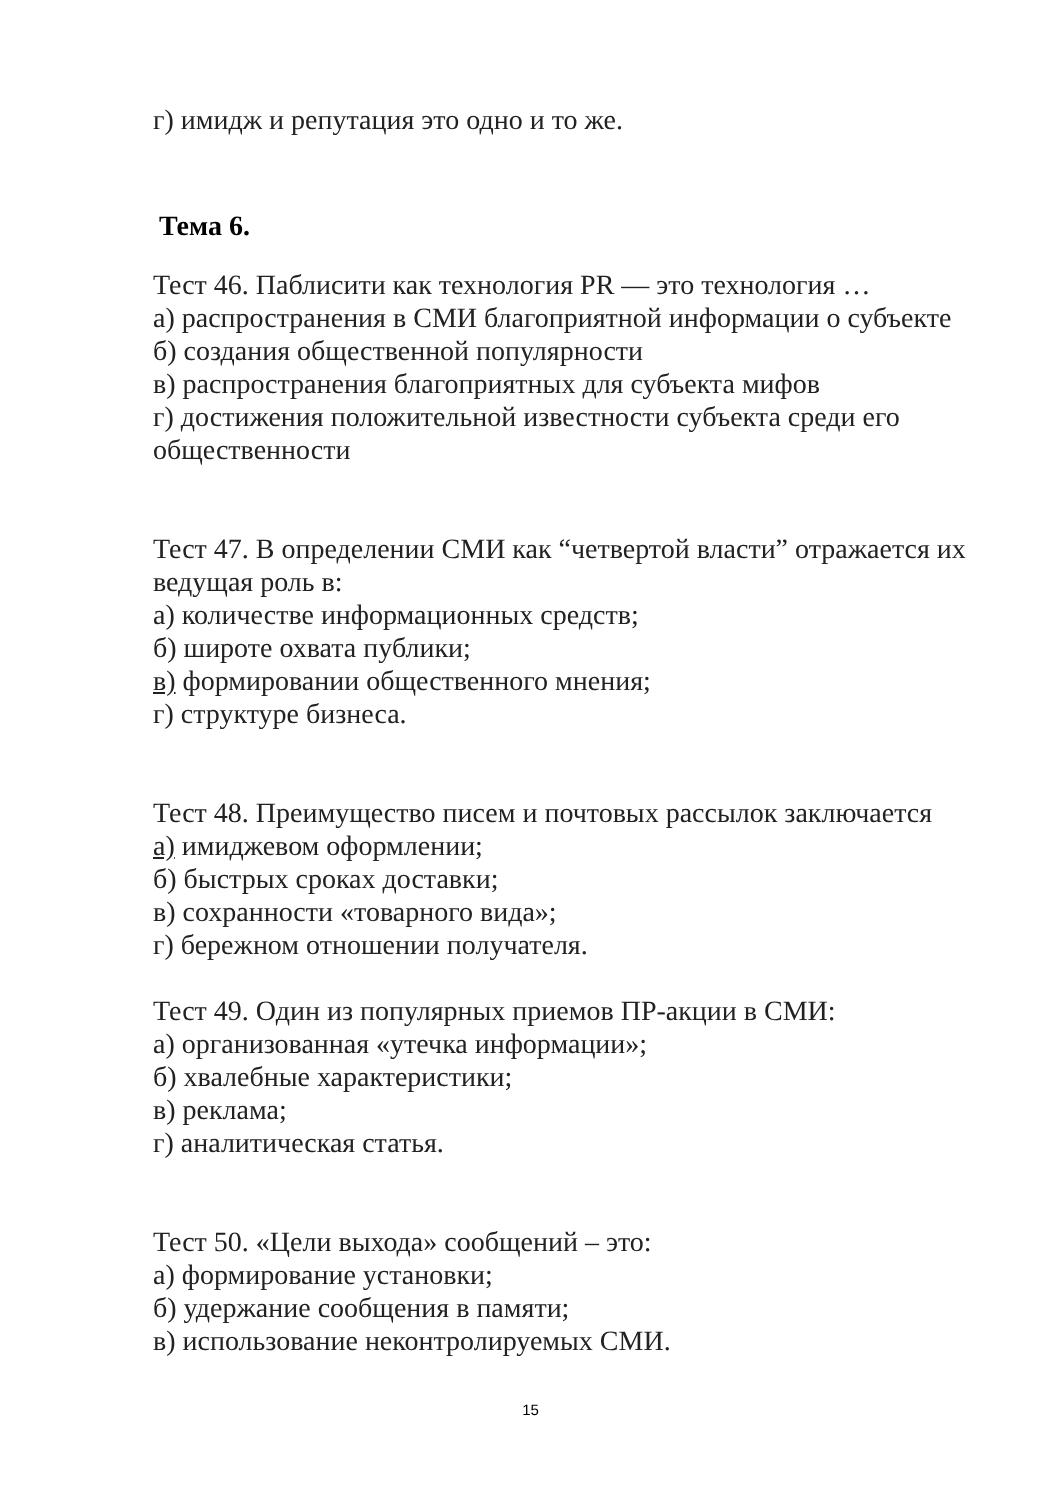г) имидж и репутация это одно и то же.
Тема 6.
Тест 46. Паблисити как технология PR — это технология …
а) распространения в СМИ благоприятной информации о субъекте
б) создания общественной популярности
в) распространения благоприятных для субъекта мифов
г) достижения положительной известности субъекта среди его общественности
Тест 47. В определении СМИ как “четвертой власти” отражается их ведущая роль в:
а) количестве информационных средств;
б) широте охвата публики;
в) формировании общественного мнения;
г) структуре бизнеса.
Тест 48. Преимущество писем и почтовых рассылок заключается
а) имиджевом оформлении;
б) быстрых сроках доставки;
в) сохранности «товарного вида»;
г) бережном отношении получателя.
Тест 49. Один из популярных приемов ПР-акции в СМИ:
а) организованная «утечка информации»;
б) хвалебные характеристики;
в) реклама;
г) аналитическая статья.
Тест 50. «Цели выхода» сообщений – это:
а) формирование установки;
б) удержание сообщения в памяти;
в) использование неконтролируемых СМИ.
15